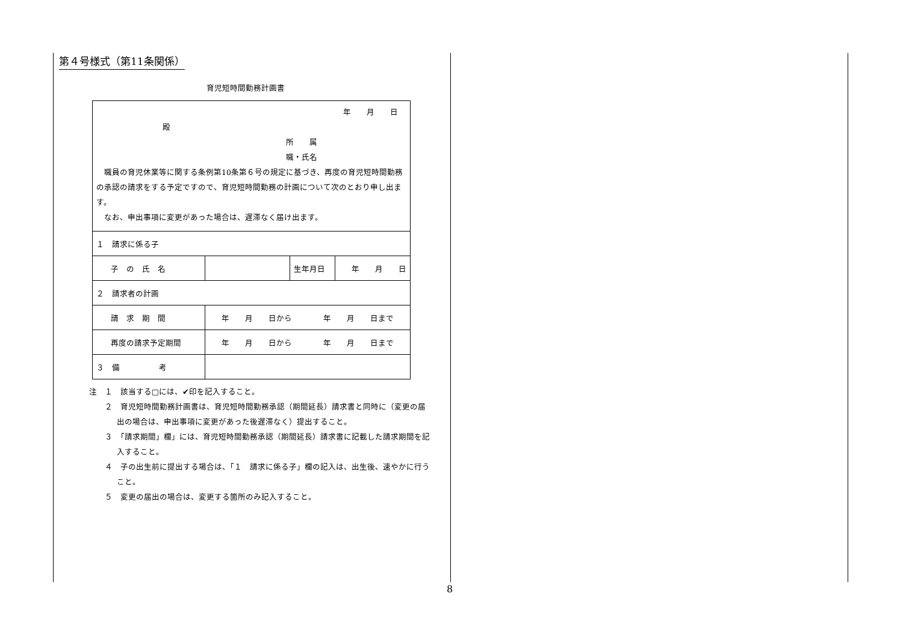第４号様式（第11条関係）
育児短時間勤務計画書
| 年 月 日 殿 所 属 職・氏名 職員の育児休業等に関する条例第10条第６号の規定に基づき、再度の育児短時間勤務の承認の請求をする予定ですので、育児短時間勤務の計画について次のとおり申し出ます。 なお、申出事項に変更があった場合は、遅滞なく届け出ます。 | | | |
| １ 請求に係る子 | | | |
| 子 の 氏 名 | | 生年月日 | 年 月 日 |
| ２ 請求者の計画 | | | |
| 請 求 期 間 | 年 月 日から 年 月 日まで | | |
| 再度の請求予定期間 | 年 月 日から 年 月 日まで | | |
| ３ 備 考 | | | |
注　１　該当する□には、✔印を記入すること。
２　育児短時間勤務計画書は、育児短時間勤務承認（期間延長）請求書と同時に（変更の届出の場合は、申出事項に変更があった後遅滞なく）提出すること。
３　「請求期間」欄」には、育児短時間勤務承認（期間延長）請求書に記載した請求期間を記入すること。
４　子の出生前に提出する場合は、「１　請求に係る子」欄の記入は、出生後、速やかに行うこと。
５　変更の届出の場合は、変更する箇所のみ記入すること。
8